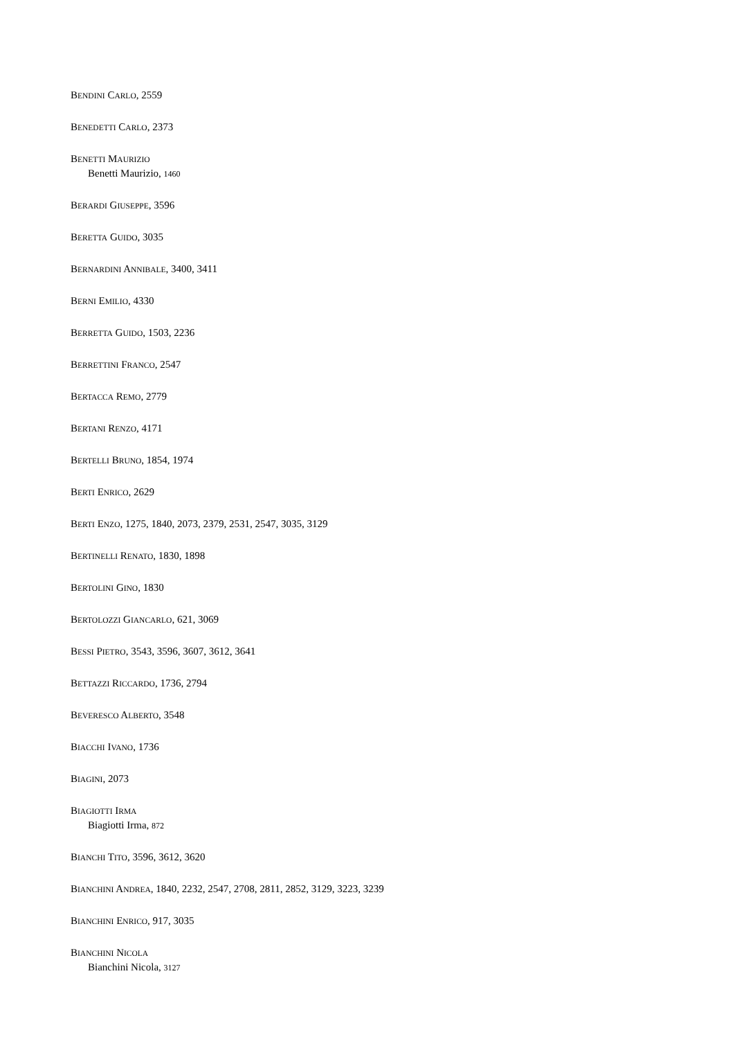BENDINI CARLO, 2559
BENEDETTI CARLO, 2373
BENETTI MAURIZIO
Benetti Maurizio, 1460
BERARDI GIUSEPPE, 3596
BERETTA GUIDO, 3035
BERNARDINI ANNIBALE, 3400, 3411
BERNI EMILIO, 4330
BERRETTA GUIDO, 1503, 2236
BERRETTINI FRANCO, 2547
BERTACCA REMO, 2779
BERTANI RENZO, 4171
BERTELLI BRUNO, 1854, 1974
BERTI ENRICO, 2629
BERTI ENZO, 1275, 1840, 2073, 2379, 2531, 2547, 3035, 3129
BERTINELLI RENATO, 1830, 1898
BERTOLINI GINO, 1830
BERTOLOZZI GIANCARLO, 621, 3069
BESSI PIETRO, 3543, 3596, 3607, 3612, 3641
BETTAZZI RICCARDO, 1736, 2794
BEVERESCO ALBERTO, 3548
BIACCHI IVANO, 1736
BIAGINI, 2073
BIAGIOTTI IRMA
Biagiotti Irma, 872
BIANCHI TITO, 3596, 3612, 3620
BIANCHINI ANDREA, 1840, 2232, 2547, 2708, 2811, 2852, 3129, 3223, 3239
BIANCHINI ENRICO, 917, 3035
BIANCHINI NICOLA
Bianchini Nicola, 3127